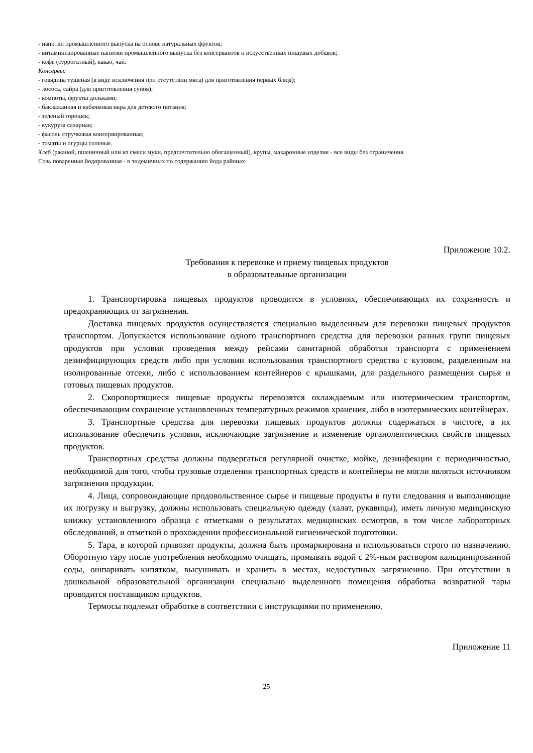- напитки промышленного выпуска на основе натуральных фруктов;
- витаминизированные напитки промышленного выпуска без консервантов и искусственных пищевых добавок;
- кофе (суррогатный), какао, чай.
Консервы:
- говядина тушеная (в виде исключения при отсутствии мяса) для приготовления первых блюд);
- лосось, сайра (для приготовления супов);
- компоты, фрукты дольками;
- баклажанная и кабачковая икра для детского питания;
- зеленый горошек;
- кукуруза сахарная;
- фасоль стручковая консервированная;
- томаты и огурцы соленые.
Хлеб (ржаной, пшеничный или из смеси муки, предпочтительно обогащенный), крупы, макаронные изделия - все виды без ограничения.
Соль поваренная йодированная - в эндемичных по содержанию йода районах.
Приложение 10.2.
Требования к перевозке и приему пищевых продуктов
в образовательные организации
1. Транспортировка пищевых продуктов проводится в условиях, обеспечивающих их сохранность и предохраняющих от загрязнения.
Доставка пищевых продуктов осуществляется специально выделенным для перевозки пищевых продуктов транспортом. Допускается использование одного транспортного средства для перевозки разных групп пищевых продуктов при условии проведения между рейсами санитарной обработки транспорта с применением дезинфицирующих средств либо при условии использования транспортного средства с кузовом, разделенным на изолированные отсеки, либо с использованием контейнеров с крышками, для раздельного размещения сырья и готовых пищевых продуктов.
2. Скоропортящиеся пищевые продукты перевозятся охлаждаемым или изотермическим транспортом, обеспечивающим сохранение установленных температурных режимов хранения, либо в изотермических контейнерах.
3. Транспортные средства для перевозки пищевых продуктов должны содержаться в чистоте, а их использование обеспечить условия, исключающие загрязнение и изменение органолептических свойств пищевых продуктов.
Транспортных средства должны подвергаться регулярной очистке, мойке, дезинфекции с периодичностью, необходимой для того, чтобы грузовые отделения транспортных средств и контейнеры не могли являться источником загрязнения продукции.
4. Лица, сопровождающие продовольственное сырье и пищевые продукты в пути следования и выполняющие их погрузку и выгрузку, должны использовать специальную одежду (халат, рукавицы), иметь личную медицинскую книжку установленного образца с отметками о результатах медицинских осмотров, в том числе лабораторных обследований, и отметкой о прохождении профессиональной гигиенической подготовки.
5. Тара, в которой привозят продукты, должна быть промаркирована и использоваться строго по назначению. Оборотную тару после употребления необходимо очищать, промывать водой с 2%-ным раствором кальцинированной соды, ошпаривать кипятком, высушивать и хранить в местах, недоступных загрязнению. При отсутствии в дошкольной образовательной организации специально выделенного помещения обработка возвратной тары проводится поставщиком продуктов.
Термосы подлежат обработке в соответствии с инструкциями по применению.
Приложение 11
25